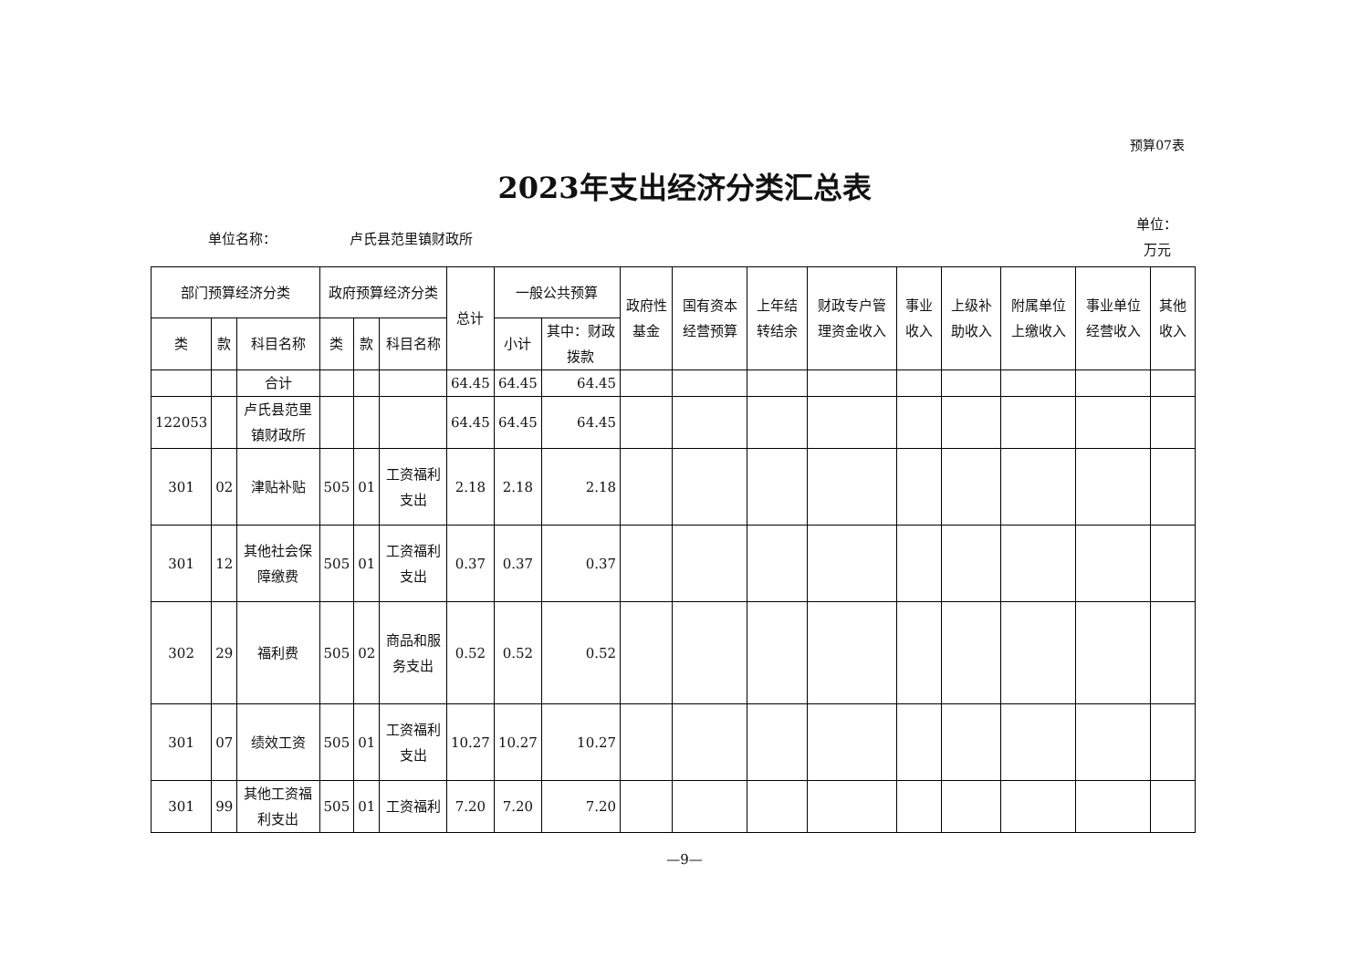预算07表
2023年支出经济分类汇总表
单位名称： 卢氏县范里镇财政所 单位：
万元
| 部门预算经济分类 | | | 政府预算经济分类 | | | 总计 | 一般公共预算 | | 政府性基金 | 国有资本经营预算 | 上年结转结余 | 财政专户管理资金收入 | 事业收入 | 上级补助收入 | 附属单位上缴收入 | 事业单位经营收入 | 其他收入 |
| --- | --- | --- | --- | --- | --- | --- | --- | --- | --- | --- | --- | --- | --- | --- | --- | --- | --- |
| 类 | 款 | 科目名称 | 类 | 款 | 科目名称 | | 小计 | 其中：财政拨款 | | | | | | | | | |
| | | 合计 | | | | 64.45 | 64.45 | 64.45 | | | | | | | | | |
| 122053 | | 卢氏县范里镇财政所 | | | | 64.45 | 64.45 | 64.45 | | | | | | | | | |
| 301 | 02 | 津贴补贴 | 505 | 01 | 工资福利支出 | 2.18 | 2.18 | 2.18 | | | | | | | | | |
| 301 | 12 | 其他社会保障缴费 | 505 | 01 | 工资福利支出 | 0.37 | 0.37 | 0.37 | | | | | | | | | |
| 302 | 29 | 福利费 | 505 | 02 | 商品和服务支出 | 0.52 | 0.52 | 0.52 | | | | | | | | | |
| 301 | 07 | 绩效工资 | 505 | 01 | 工资福利支出 | 10.27 | 10.27 | 10.27 | | | | | | | | | |
| 301 | 99 | 其他工资福利支出 | 505 | 01 | 工资福利 | 7.20 | 7.20 | 7.20 | | | | | | | | | |
—9—